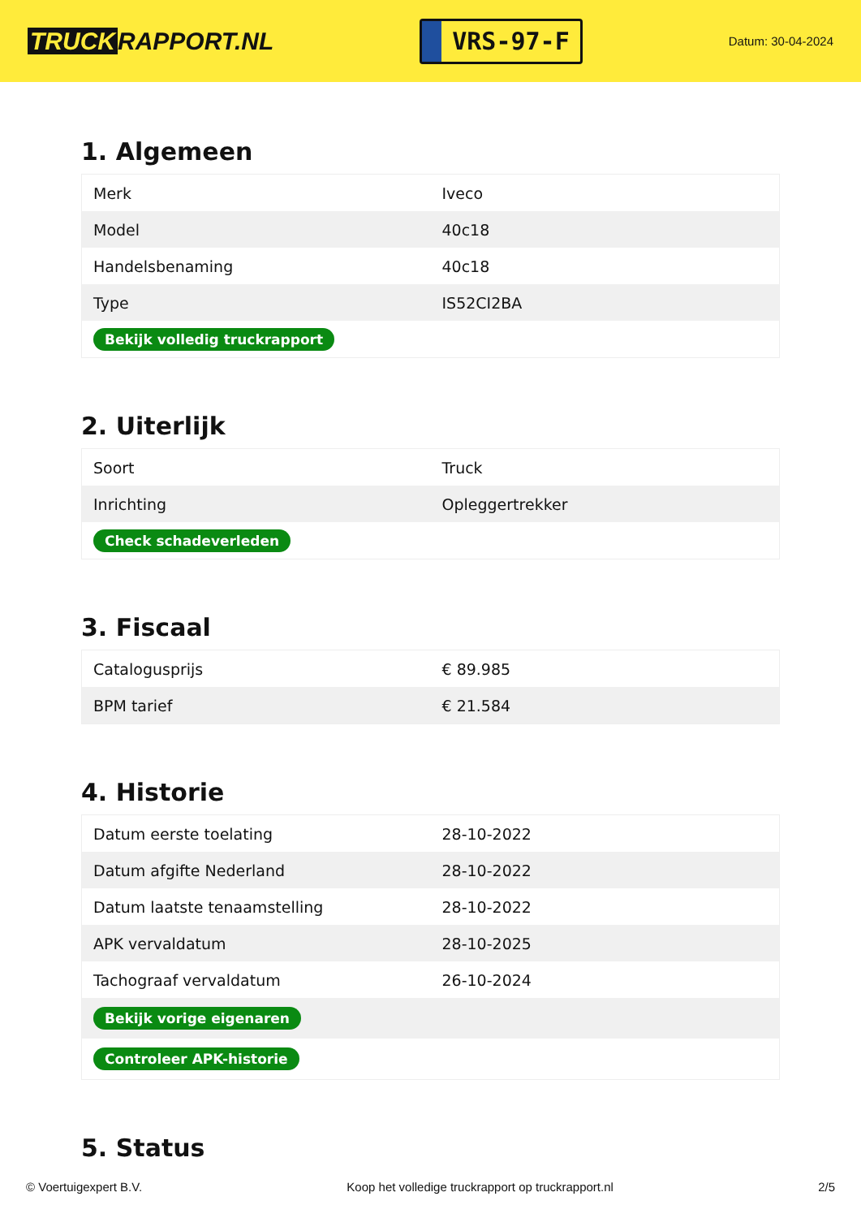TRUCK RAPPORT.NL
VRS-97-F
Datum: 30-04-2024
1. Algemeen
| Merk | Iveco |
| Model | 40c18 |
| Handelsbenaming | 40c18 |
| Type | IS52CI2BA |
| Bekijk volledig truckrapport | |
2. Uiterlijk
| Soort | Truck |
| Inrichting | Opleggertrekker |
| Check schadeverleden | |
3. Fiscaal
| Catalogusprijs | € 89.985 |
| BPM tarief | € 21.584 |
4. Historie
| Datum eerste toelating | 28-10-2022 |
| Datum afgifte Nederland | 28-10-2022 |
| Datum laatste tenaamstelling | 28-10-2022 |
| APK vervaldatum | 28-10-2025 |
| Tachograaf vervaldatum | 26-10-2024 |
| Bekijk vorige eigenaren | |
| Controleer APK-historie | |
5. Status
© Voertuigexpert B.V. Koop het volledige truckrapport op truckrapport.nl 2/5